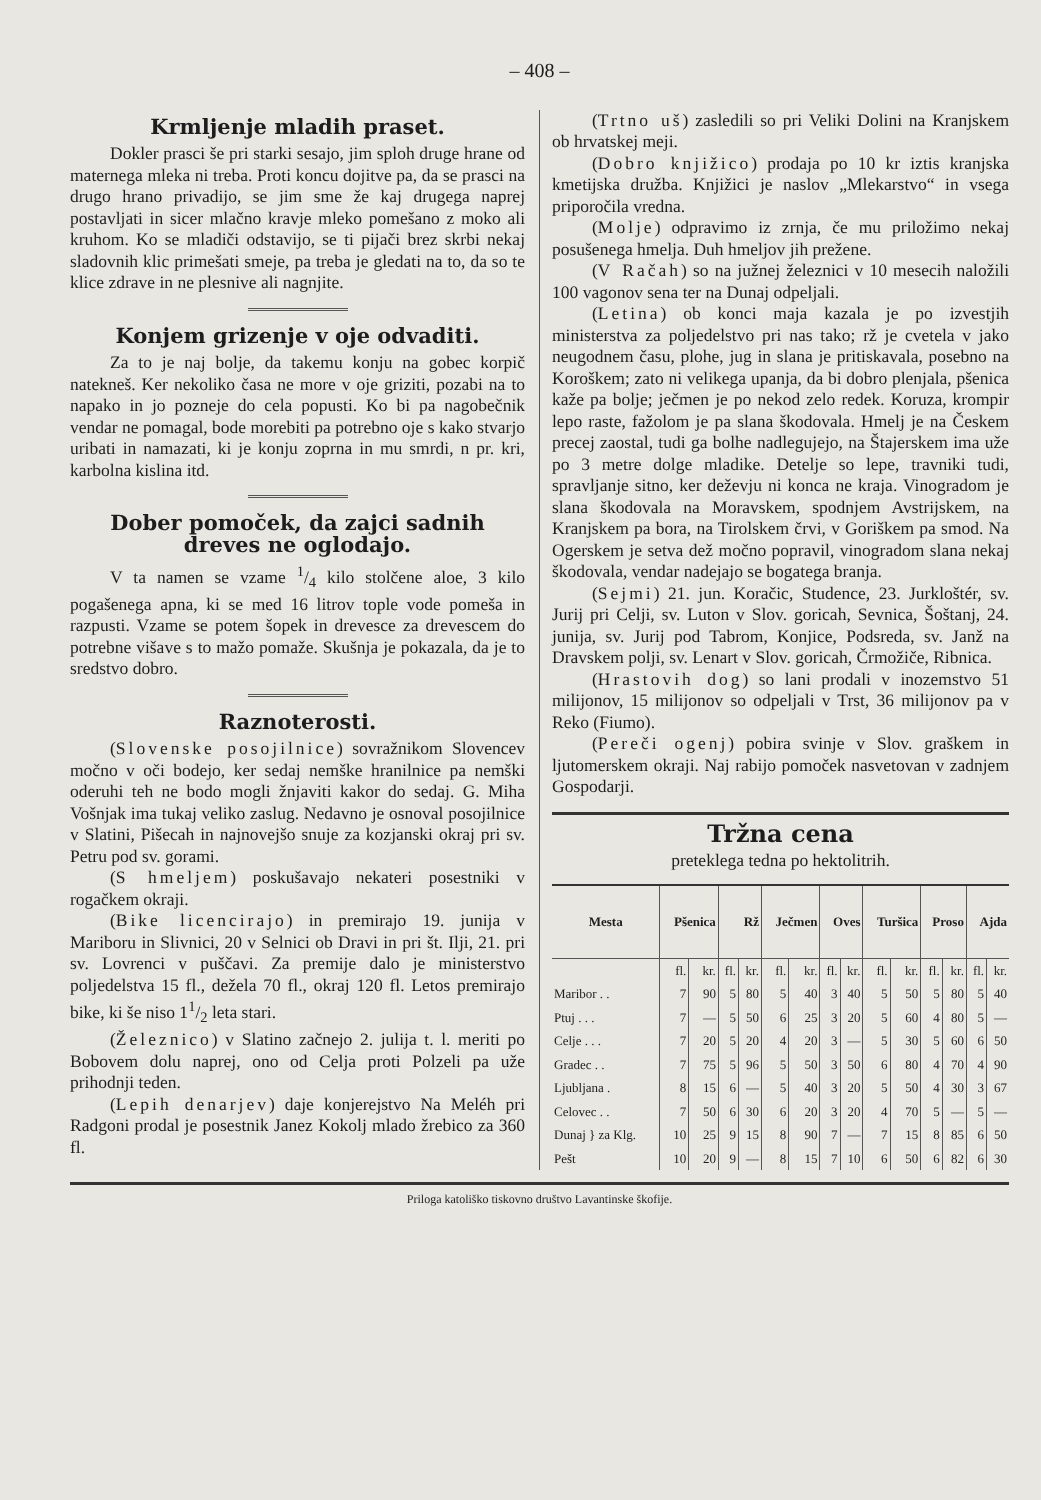– 408 –
Krmljenje mladih praset.
Dokler prasci še pri starki sesajo, jim sploh druge hrane od maternega mleka ni treba. Proti koncu dojitve pa, da se prasci na drugo hrano privadijo, se jim sme že kaj drugega naprej postavljati in sicer mlačno kravje mleko pomešano z moko ali kruhom. Ko se mladiči odstavijo, se ti pijači brez skrbi nekaj sladovnih klic primešati smeje, pa treba je gledati na to, da so te klice zdrave in ne plesnive ali nagnjite.
Konjem grizenje v oje odvaditi.
Za to je naj bolje, da takemu konju na gobec korpič natekneš. Ker nekoliko časa ne more v oje griziti, pozabi na to napako in jo pozneje do cela popusti. Ko bi pa nagobečnik vendar ne pomagal, bode morebiti pa potrebno oje s kako stvarjo uribati in namazati, ki je konju zoprna in mu smrdi, n pr. kri, karbolna kislina itd.
Dober pomoček, da zajci sadnih dreves ne oglodajo.
V ta namen se vzame 1/4 kilo stolčene aloe, 3 kilo pogašenega apna, ki se med 16 litrov tople vode pomeša in razpusti. Vzame se potem šopek in drevesce za drevescem do potrebne višave s to mažo pomaže. Skušnja je pokazala, da je to sredstvo dobro.
Raznoterosti.
(Slovenske posojilnice) sovražnikom Slovencev močno v oči bodejo, ker sedaj nemške hranilnice pa nemški oderuhi teh ne bodo mogli žnjaviti kakor do sedaj. G. Miha Vošnjak ima tukaj veliko zaslug. Nedavno je osnoval posojilnice v Slatini, Pišecah in najnovejšo snuje za kozjanski okraj pri sv. Petru pod sv. gorami.
(S hmeljem) poskušavajo nekateri posestniki v rogačkem okraji.
(Bike licencirajo) in premirajo 19. junija v Mariboru in Slivnici, 20 v Selnici ob Dravi in pri št. Ilji, 21. pri sv. Lovrenci v puščavi. Za premije dalo je ministerstvo poljedelstva 15 fl., dežela 70 fl., okraj 120 fl. Letos premirajo bike, ki še niso 11/2 leta stari.
(Železnico) v Slatino začnejo 2. julija t. l. meriti po Bobovem dolu naprej, ono od Celja proti Polzeli pa uže prihodnji teden.
(Lepih denarjev) daje konjerejstvo Na Meléh pri Radgoni prodal je posestnik Janez Kokolj mlado žrebico za 360 fl.
(Trtno uš) zasledili so pri Veliki Dolini na Kranjskem ob hrvatskej meji.
(Dobro knjižico) prodaja po 10 kr iztis kranjska kmetijska družba. Knjižici je naslov „Mlekarstvo“ in vsega priporočila vredna.
(Molje) odpravimo iz zrnja, če mu priložimo nekaj posušenega hmelja. Duh hmeljov jih prežene.
(V Račah) so na južnej železnici v 10 mesecih naložili 100 vagonov sena ter na Dunaj odpeljali.
(Letina) ob konci maja kazala je po izvestjih ministerstva za poljedelstvo pri nas tako; rž je cvetela v jako neugodnem času, plohe, jug in slana je pritiskavala, posebno na Koroškem; zato ni velikega upanja, da bi dobro plenjala, pšenica kaže pa bolje; ječmen je po nekod zelo redek. Koruza, krompir lepo raste, fažolom je pa slana škodovala. Hmelj je na Českem precej zaostal, tudi ga bolhe nadlegujejo, na Štajerskem ima uže po 3 metre dolge mladike. Detelje so lepe, travniki tudi, spravljanje sitno, ker deževju ni konca ne kraja. Vinogradom je slana škodovala na Moravskem, spodnjem Avstrijskem, na Kranjskem pa bora, na Tirolskem črvi, v Goriškem pa smod. Na Ogerskem je setva dež močno popravil, vinogradom slana nekaj škodovala, vendar nadejajo se bogatega branja.
(Sejmi) 21. jun. Koračic, Studence, 23. Jurkloštér, sv. Jurij pri Celji, sv. Luton v Slov. goricah, Sevnica, Šoštanj, 24. junija, sv. Jurij pod Tabrom, Konjice, Podsreda, sv. Janž na Dravskem polji, sv. Lenart v Slov. goricah, Črmožiče, Ribnica.
(Hrastovih dog) so lani prodali v inozemstvo 51 milijonov, 15 milijonov so odpeljali v Trst, 36 milijonov pa v Reko (Fiumo).
(Pereči ogenj) pobira svinje v Slov. graškem in ljutomerskem okraji. Naj rabijo pomoček nasvetovan v zadnjem Gospodarji.
Tržna cena
preteklega tedna po hektolitrih.
| Mesta | Pšenica | | Rž | | Ječmen | | Oves | | Turšica | | Proso | | Ajda | |
| --- | --- | --- | --- | --- | --- | --- | --- | --- | --- | --- | --- | --- | --- | --- |
| | fl. | kr. | fl. | kr. | fl. | kr. | fl. | kr. | fl. | kr. | fl. | kr. | fl. | kr. |
| Maribor . . | 7 | 90 | 5 | 80 | 5 | 40 | 3 | 40 | 5 | 50 | 5 | 80 | 5 | 40 |
| Ptuj . . . | 7 | — | 5 | 50 | 6 | 25 | 3 | 20 | 5 | 60 | 4 | 80 | 5 | — |
| Celje . . . | 7 | 20 | 5 | 20 | 4 | 20 | 3 | — | 5 | 30 | 5 | 60 | 6 | 50 |
| Gradec . . | 7 | 75 | 5 | 96 | 5 | 50 | 3 | 50 | 6 | 80 | 4 | 70 | 4 | 90 |
| Ljubljana . | 8 | 15 | 6 | — | 5 | 40 | 3 | 20 | 5 | 50 | 4 | 30 | 3 | 67 |
| Celovec . . | 7 | 50 | 6 | 30 | 6 | 20 | 3 | 20 | 4 | 70 | 5 | — | 5 | — |
| Dunaj } za Klg. | 10 | 25 | 9 | 15 | 8 | 90 | 7 | — | 7 | 15 | 8 | 85 | 6 | 50 |
| Pešt | 10 | 20 | 9 | — | 8 | 15 | 7 | 10 | 6 | 50 | 6 | 82 | 6 | 30 |
Priloga katoliško tiskovno društvo Lavantinske škofije.